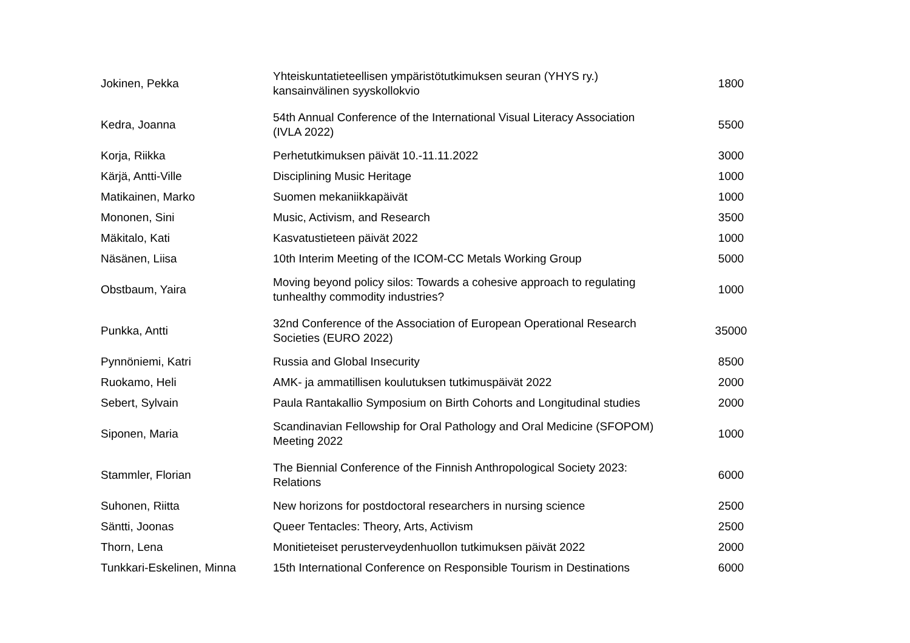| Jokinen, Pekka | Yhteiskuntatieteellisen ympäristötutkimuksen seuran (YHYS ry.) kansainvälinen syyskollokvio | 1800 |
| Kedra, Joanna | 54th Annual Conference of the International Visual Literacy Association (IVLA 2022) | 5500 |
| Korja, Riikka | Perhetutkimuksen päivät 10.-11.11.2022 | 3000 |
| Kärjä, Antti-Ville | Disciplining Music Heritage | 1000 |
| Matikainen, Marko | Suomen mekaniikkapäivät | 1000 |
| Mononen, Sini | Music, Activism, and Research | 3500 |
| Mäkitalo, Kati | Kasvatustieteen päivät 2022 | 1000 |
| Näsänen, Liisa | 10th Interim Meeting of the ICOM-CC Metals Working Group | 5000 |
| Obstbaum, Yaira | Moving beyond policy silos: Towards a cohesive approach to regulating tunhealthy commodity industries? | 1000 |
| Punkka, Antti | 32nd Conference of the Association of European Operational Research Societies (EURO 2022) | 35000 |
| Pynnöniemi, Katri | Russia and Global Insecurity | 8500 |
| Ruokamo, Heli | AMK- ja ammatillisen koulutuksen tutkimuspäivät 2022 | 2000 |
| Sebert, Sylvain | Paula Rantakallio Symposium on Birth Cohorts and Longitudinal studies | 2000 |
| Siponen, Maria | Scandinavian Fellowship for Oral Pathology and Oral Medicine (SFOPOM) Meeting 2022 | 1000 |
| Stammler, Florian | The Biennial Conference of the Finnish Anthropological Society 2023: Relations | 6000 |
| Suhonen, Riitta | New horizons for postdoctoral researchers in nursing science | 2500 |
| Säntti, Joonas | Queer Tentacles: Theory, Arts, Activism | 2500 |
| Thorn, Lena | Monitieteiset perusterveydenhuollon tutkimuksen päivät 2022 | 2000 |
| Tunkkari-Eskelinen, Minna | 15th International Conference on Responsible Tourism in Destinations | 6000 |